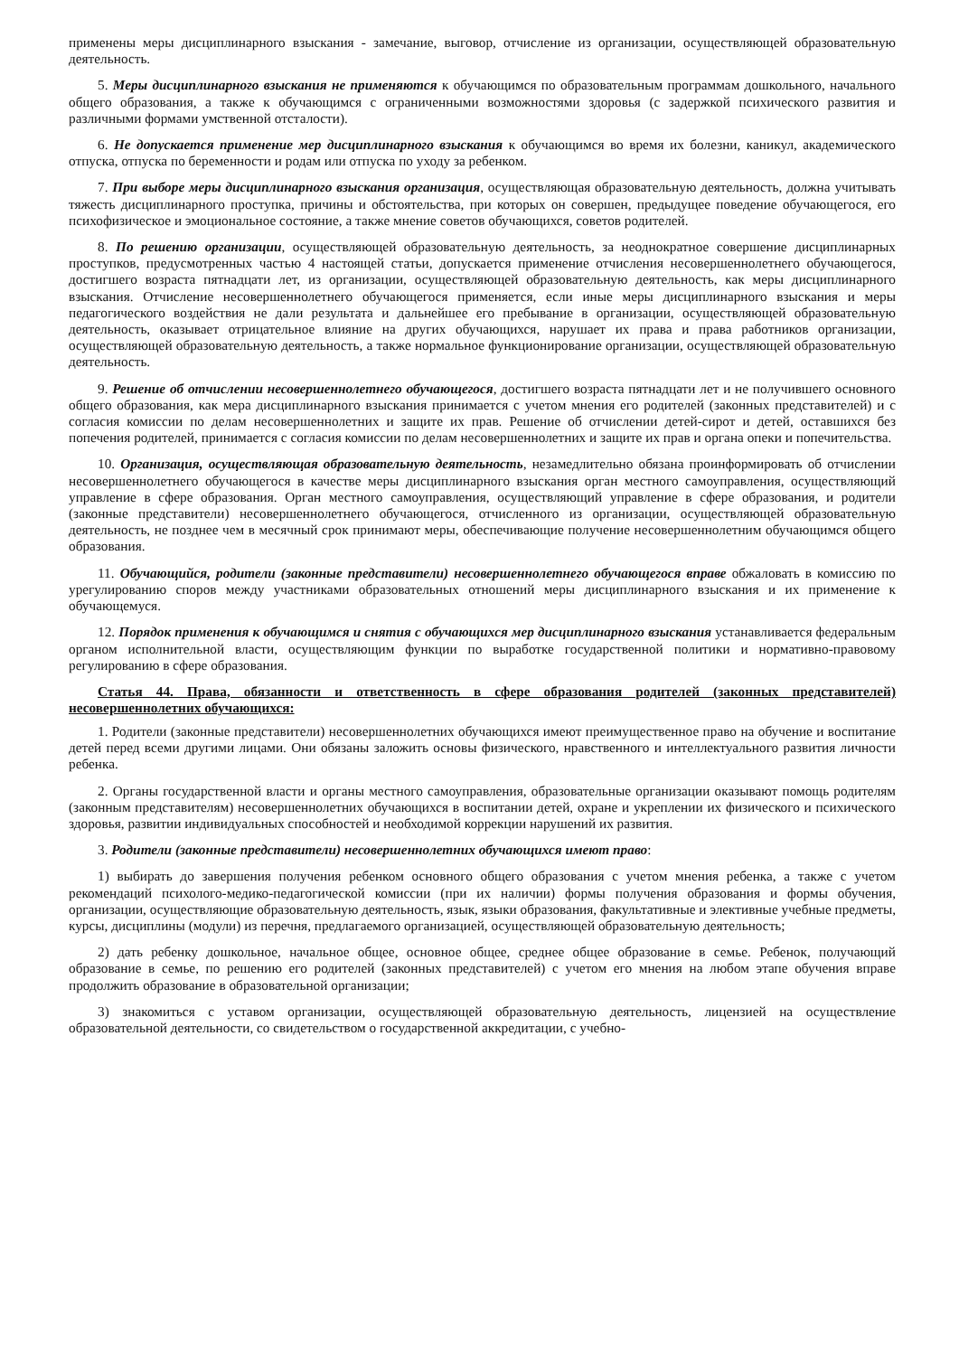применены меры дисциплинарного взыскания - замечание, выговор, отчисление из организации, осуществляющей образовательную деятельность.
5. Меры дисциплинарного взыскания не применяются к обучающимся по образовательным программам дошкольного, начального общего образования, а также к обучающимся с ограниченными возможностями здоровья (с задержкой психического развития и различными формами умственной отсталости).
6. Не допускается применение мер дисциплинарного взыскания к обучающимся во время их болезни, каникул, академического отпуска, отпуска по беременности и родам или отпуска по уходу за ребенком.
7. При выборе меры дисциплинарного взыскания организация, осуществляющая образовательную деятельность, должна учитывать тяжесть дисциплинарного проступка, причины и обстоятельства, при которых он совершен, предыдущее поведение обучающегося, его психофизическое и эмоциональное состояние, а также мнение советов обучающихся, советов родителей.
8. По решению организации, осуществляющей образовательную деятельность, за неоднократное совершение дисциплинарных проступков, предусмотренных частью 4 настоящей статьи, допускается применение отчисления несовершеннолетнего обучающегося, достигшего возраста пятнадцати лет, из организации, осуществляющей образовательную деятельность, как меры дисциплинарного взыскания. Отчисление несовершеннолетнего обучающегося применяется, если иные меры дисциплинарного взыскания и меры педагогического воздействия не дали результата и дальнейшее его пребывание в организации, осуществляющей образовательную деятельность, оказывает отрицательное влияние на других обучающихся, нарушает их права и права работников организации, осуществляющей образовательную деятельность, а также нормальное функционирование организации, осуществляющей образовательную деятельность.
9. Решение об отчислении несовершеннолетнего обучающегося, достигшего возраста пятнадцати лет и не получившего основного общего образования, как мера дисциплинарного взыскания принимается с учетом мнения его родителей (законных представителей) и с согласия комиссии по делам несовершеннолетних и защите их прав. Решение об отчислении детей-сирот и детей, оставшихся без попечения родителей, принимается с согласия комиссии по делам несовершеннолетних и защите их прав и органа опеки и попечительства.
10. Организация, осуществляющая образовательную деятельность, незамедлительно обязана проинформировать об отчислении несовершеннолетнего обучающегося в качестве меры дисциплинарного взыскания орган местного самоуправления, осуществляющий управление в сфере образования. Орган местного самоуправления, осуществляющий управление в сфере образования, и родители (законные представители) несовершеннолетнего обучающегося, отчисленного из организации, осуществляющей образовательную деятельность, не позднее чем в месячный срок принимают меры, обеспечивающие получение несовершеннолетним обучающимся общего образования.
11. Обучающийся, родители (законные представители) несовершеннолетнего обучающегося вправе обжаловать в комиссию по урегулированию споров между участниками образовательных отношений меры дисциплинарного взыскания и их применение к обучающемуся.
12. Порядок применения к обучающимся и снятия с обучающихся мер дисциплинарного взыскания устанавливается федеральным органом исполнительной власти, осуществляющим функции по выработке государственной политики и нормативно-правовому регулированию в сфере образования.
Статья 44. Права, обязанности и ответственность в сфере образования родителей (законных представителей) несовершеннолетних обучающихся:
1. Родители (законные представители) несовершеннолетних обучающихся имеют преимущественное право на обучение и воспитание детей перед всеми другими лицами. Они обязаны заложить основы физического, нравственного и интеллектуального развития личности ребенка.
2. Органы государственной власти и органы местного самоуправления, образовательные организации оказывают помощь родителям (законным представителям) несовершеннолетних обучающихся в воспитании детей, охране и укреплении их физического и психического здоровья, развитии индивидуальных способностей и необходимой коррекции нарушений их развития.
3. Родители (законные представители) несовершеннолетних обучающихся имеют право:
1) выбирать до завершения получения ребенком основного общего образования с учетом мнения ребенка, а также с учетом рекомендаций психолого-медико-педагогической комиссии (при их наличии) формы получения образования и формы обучения, организации, осуществляющие образовательную деятельность, язык, языки образования, факультативные и элективные учебные предметы, курсы, дисциплины (модули) из перечня, предлагаемого организацией, осуществляющей образовательную деятельность;
2) дать ребенку дошкольное, начальное общее, основное общее, среднее общее образование в семье. Ребенок, получающий образование в семье, по решению его родителей (законных представителей) с учетом его мнения на любом этапе обучения вправе продолжить образование в образовательной организации;
3) знакомиться с уставом организации, осуществляющей образовательную деятельность, лицензией на осуществление образовательной деятельности, со свидетельством о государственной аккредитации, с учебно-